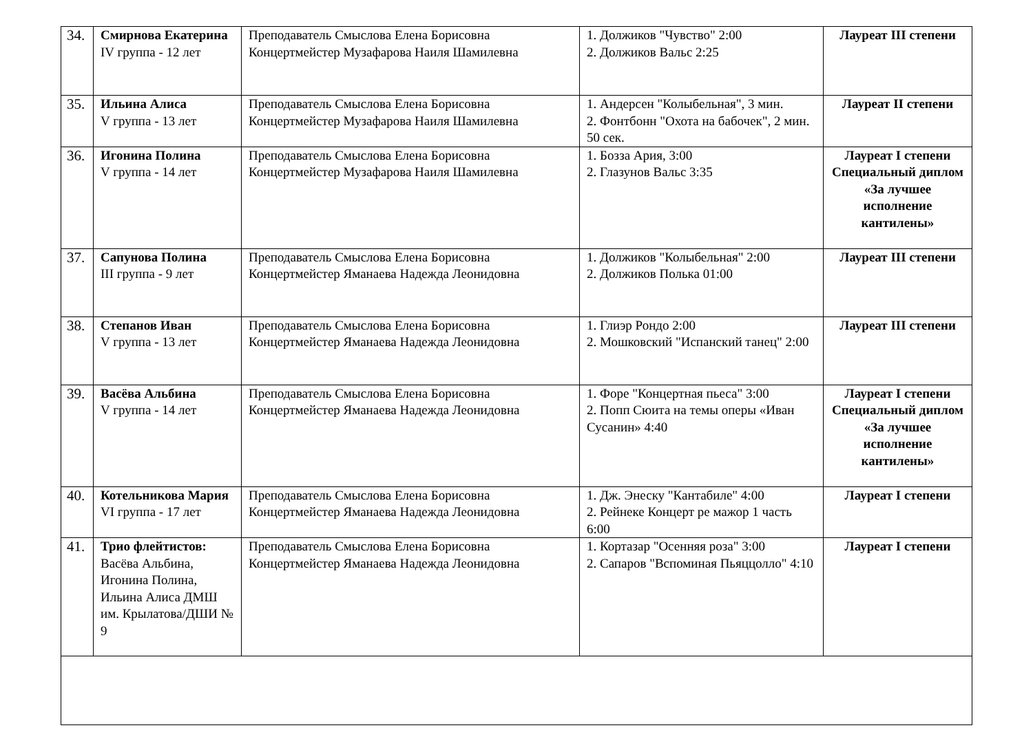| 34. | Смирнова Екатерина IV группа - 12 лет | Преподаватель Смыслова Елена Борисовна Концертмейстер Музафарова Наиля Шамилевна | 1. Должиков "Чувство" 2:00 2. Должиков Вальс 2:25 | Лауреат III степени |
| 35. | Ильина Алиса V группа - 13 лет | Преподаватель Смыслова Елена Борисовна Концертмейстер Музафарова Наиля Шамилевна | 1. Андерсен "Колыбельная", 3 мин. 2. Фонтбонн "Охота на бабочек", 2 мин. 50 сек. | Лауреат II степени |
| 36. | Игонина Полина V группа - 14 лет | Преподаватель Смыслова Елена Борисовна Концертмейстер Музафарова Наиля Шамилевна | 1. Бозза Ария, 3:00 2. Глазунов Вальс 3:35 | Лауреат I степени Специальный диплом «За лучшее исполнение кантилены» |
| 37. | Сапунова Полина III группа - 9 лет | Преподаватель Смыслова Елена Борисовна Концертмейстер Яманаева Надежда Леонидовна | 1. Должиков "Колыбельная" 2:00 2. Должиков Полька 01:00 | Лауреат III степени |
| 38. | Степанов Иван V группа - 13 лет | Преподаватель Смыслова Елена Борисовна Концертмейстер Яманаева Надежда Леонидовна | 1. Глиэр Рондо 2:00 2. Мошковский "Испанский танец" 2:00 | Лауреат III степени |
| 39. | Васёва Альбина V группа - 14 лет | Преподаватель Смыслова Елена Борисовна Концертмейстер Яманаева Надежда Леонидовна | 1. Форе "Концертная пьеса" 3:00 2. Попп Сюита на темы оперы «Иван Сусанин» 4:40 | Лауреат I степени Специальный диплом «За лучшее исполнение кантилены» |
| 40. | Котельникова Мария VI группа - 17 лет | Преподаватель Смыслова Елена Борисовна Концертмейстер Яманаева Надежда Леонидовна | 1. Дж. Энеску "Кантабиле" 4:00 2. Рейнеке Концерт ре мажор 1 часть 6:00 | Лауреат I степени |
| 41. | Трио флейтистов: Васёва Альбина, Игонина Полина, Ильина Алиса ДМШ им. Крылатова/ДШИ № 9 | Преподаватель Смыслова Елена Борисовна Концертмейстер Яманаева Надежда Леонидовна | 1. Кортазар "Осенняя роза" 3:00 2. Сапаров "Вспоминая Пьяццолло" 4:10 | Лауреат I степени |